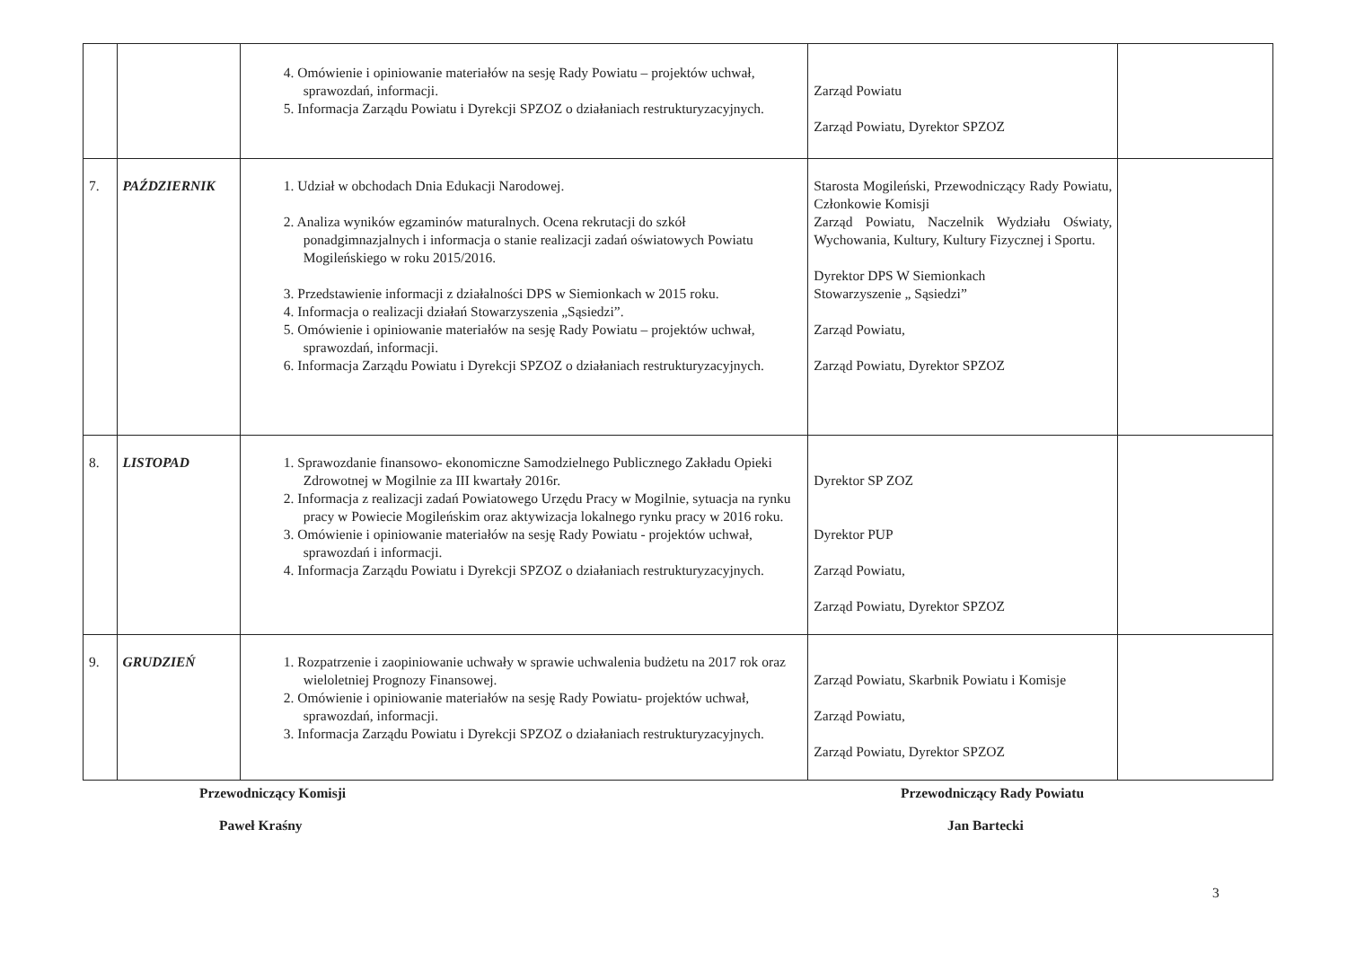| | | 4. Omówienie i opiniowanie materiałów na sesję Rady Powiatu – projektów uchwał, sprawozdań, informacji. 5. Informacja Zarządu Powiatu i Dyrekcji SPZOZ o działaniach restrukturyzacyjnych. | Zarząd Powiatu Zarząd Powiatu, Dyrektor SPZOZ | |
| 7. | PAŹDZIERNIK | 1. Udział w obchodach Dnia Edukacji Narodowej. 2. Analiza wyników egzaminów maturalnych. Ocena rekrutacji do szkół ponadgimnazjalnych i informacja o stanie realizacji zadań oświatowych Powiatu Mogileńskiego w roku 2015/2016. 3. Przedstawienie informacji z działalności DPS w Siemionkach w 2015 roku. 4. Informacja o realizacji działań Stowarzyszenia „Sąsiedzi”. 5. Omówienie i opiniowanie materiałów na sesję Rady Powiatu – projektów uchwał, sprawozdań, informacji. 6. Informacja Zarządu Powiatu i Dyrekcji SPZOZ o działaniach restrukturyzacyjnych. | Starosta Mogileński, Przewodniczący Rady Powiatu, Członkowie Komisji Zarząd Powiatu, Naczelnik Wydziału Oświaty, Wychowania, Kultury, Kultury Fizycznej i Sportu. Dyrektor DPS W Siemionkach Stowarzyszenie „ Sąsiedzi” Zarząd Powiatu, Zarząd Powiatu, Dyrektor SPZOZ | |
| 8. | LISTOPAD | 1. Sprawozdanie finansowo- ekonomiczne Samodzielnego Publicznego Zakładu Opieki Zdrowotnej w Mogilnie za III kwartały 2016r. 2. Informacja z realizacji zadań Powiatowego Urzędu Pracy w Mogilnie, sytuacja na rynku pracy w Powiecie Mogileńskim oraz aktywizacja lokalnego rynku pracy w 2016 roku. 3. Omówienie i opiniowanie materiałów na sesję Rady Powiatu - projektów uchwał, sprawozdań i informacji. 4. Informacja Zarządu Powiatu i Dyrekcji SPZOZ o działaniach restrukturyzacyjnych. | Dyrektor SP ZOZ Dyrektor PUP Zarząd Powiatu, Zarząd Powiatu, Dyrektor SPZOZ | |
| 9. | GRUDZIEŃ | 1. Rozpatrzenie i zaopiniowanie uchwały w sprawie uchwalenia budżetu na 2017 rok oraz wieloletniej Prognozy Finansowej. 2. Omówienie i opiniowanie materiałów na sesję Rady Powiatu- projektów uchwał, sprawozdań, informacji. 3. Informacja Zarządu Powiatu i Dyrekcji SPZOZ o działaniach restrukturyzacyjnych. | Zarząd Powiatu, Skarbnik Powiatu i Komisje Zarząd Powiatu, Zarząd Powiatu, Dyrektor SPZOZ | |
Przewodniczący Komisji
Paweł Kraśny
Przewodniczący Rady Powiatu
Jan Bartecki
3